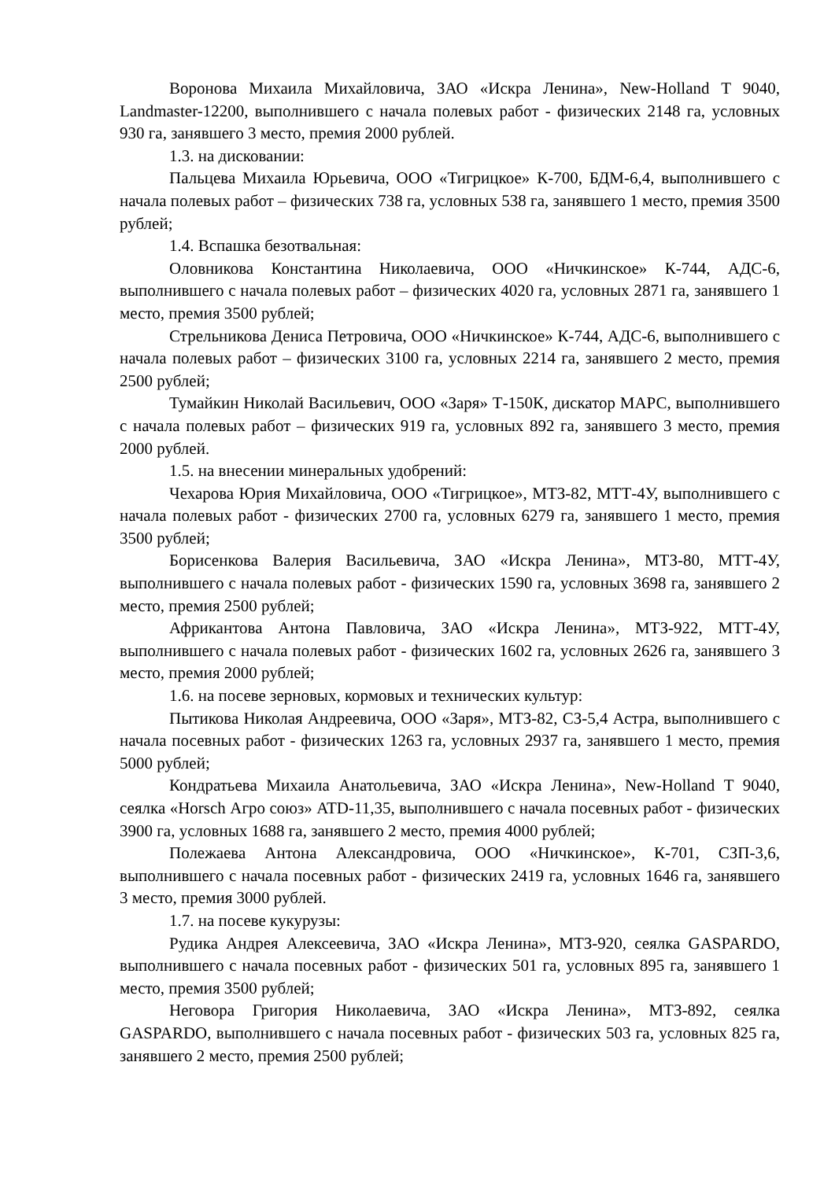Воронова Михаила Михайловича, ЗАО «Искра Ленина», New-Holland T 9040, Landmaster-12200, выполнившего с начала полевых работ - физических 2148 га, условных 930 га, занявшего 3 место, премия 2000 рублей.
1.3. на дисковании:
Пальцева Михаила Юрьевича, ООО «Тигрицкое» К-700, БДМ-6,4, выполнившего с начала полевых работ – физических 738 га, условных 538 га, занявшего 1 место, премия 3500 рублей;
1.4. Вспашка безотвальная:
Оловникова Константина Николаевича, ООО «Ничкинское» К-744, АДС-6, выполнившего с начала полевых работ – физических 4020 га, условных 2871 га, занявшего 1 место, премия 3500 рублей;
Стрельникова Дениса Петровича, ООО «Ничкинское» К-744, АДС-6, выполнившего с начала полевых работ – физических 3100 га, условных 2214 га, занявшего 2 место, премия 2500 рублей;
Тумайкин Николай Васильевич, ООО «Заря» Т-150К, дискатор МАРС, выполнившего с начала полевых работ – физических 919 га, условных 892 га, занявшего 3 место, премия 2000 рублей.
1.5. на внесении минеральных удобрений:
Чехарова Юрия Михайловича, ООО «Тигрицкое», МТЗ-82, МТТ-4У, выполнившего с начала полевых работ - физических 2700 га, условных 6279 га, занявшего 1 место, премия 3500 рублей;
Борисенкова Валерия Васильевича, ЗАО «Искра Ленина», МТЗ-80, МТТ-4У, выполнившего с начала полевых работ - физических 1590 га, условных 3698 га, занявшего 2 место, премия 2500 рублей;
Африкантова Антона Павловича, ЗАО «Искра Ленина», МТЗ-922, МТТ-4У, выполнившего с начала полевых работ - физических 1602 га, условных 2626 га, занявшего 3 место, премия 2000 рублей;
1.6. на посеве зерновых, кормовых и технических культур:
Пытикова Николая Андреевича, ООО «Заря», МТЗ-82, СЗ-5,4 Астра, выполнившего с начала посевных работ - физических 1263 га, условных 2937 га, занявшего 1 место, премия 5000 рублей;
Кондратьева Михаила Анатольевича, ЗАО «Искра Ленина», New-Holland T 9040, сеялка «Horsch Агро союз» ATD-11,35, выполнившего с начала посевных работ - физических 3900 га, условных 1688 га, занявшего 2 место, премия 4000 рублей;
Полежаева Антона Александровича, ООО «Ничкинское», К-701, СЗП-3,6, выполнившего с начала посевных работ - физических 2419 га, условных 1646 га, занявшего 3 место, премия 3000 рублей.
1.7. на посеве кукурузы:
Рудика Андрея Алексеевича, ЗАО «Искра Ленина», МТЗ-920, сеялка GASPARDO, выполнившего с начала посевных работ - физических 501 га, условных 895 га, занявшего 1 место, премия 3500 рублей;
Неговора Григория Николаевича, ЗАО «Искра Ленина», МТЗ-892, сеялка GASPARDO, выполнившего с начала посевных работ - физических 503 га, условных 825 га, занявшего 2 место, премия 2500 рублей;